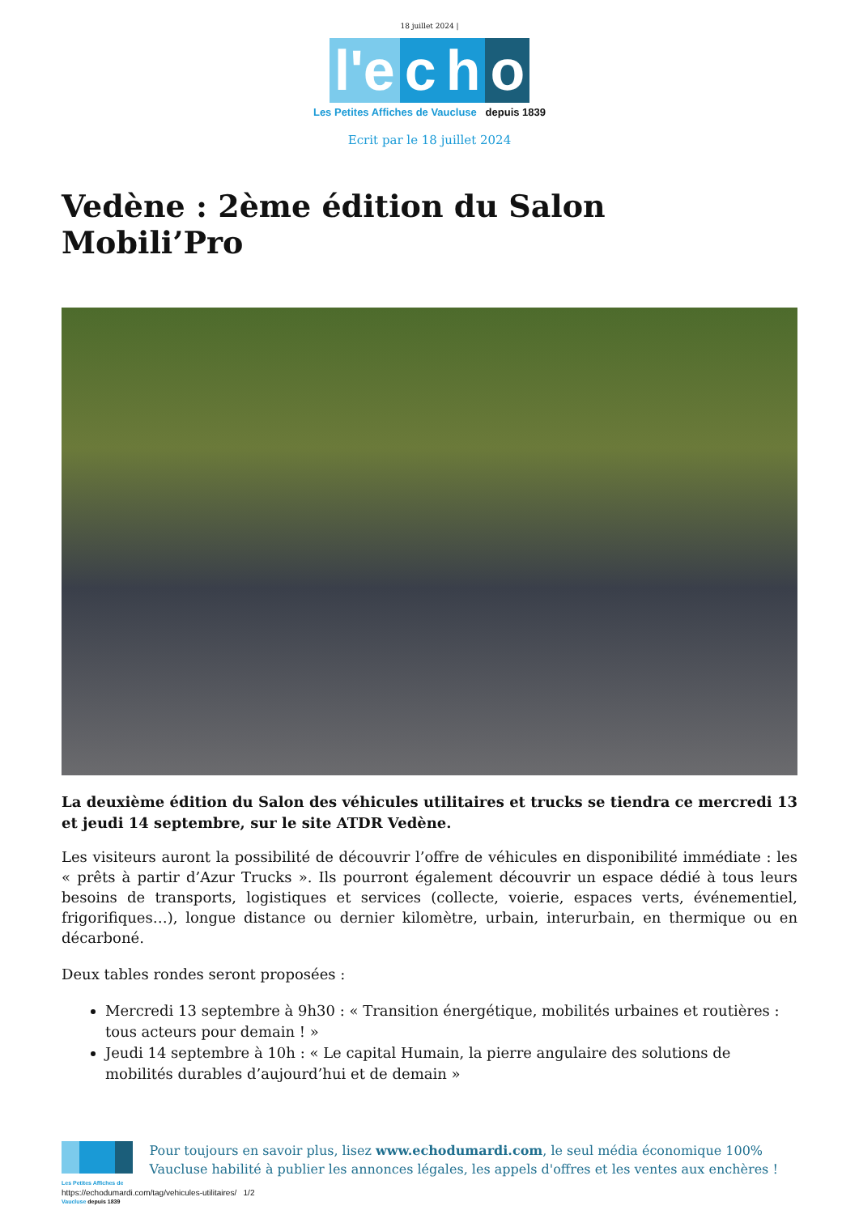18 juillet 2024 |
l'e c h o
Les Petites Affiches de Vaucluse depuis 1839
Ecrit par le 18 juillet 2024
Vedène : 2ème édition du Salon Mobili’Pro
La deuxième édition du Salon des véhicules utilitaires et trucks se tiendra ce mercredi 13 et jeudi 14 septembre, sur le site ATDR Vedène.
Les visiteurs auront la possibilité de découvrir l’offre de véhicules en disponibilité immédiate : les « prêts à partir d’Azur Trucks ». Ils pourront également découvrir un espace dédié à tous leurs besoins de transports, logistiques et services (collecte, voierie, espaces verts, événementiel, frigorifiques…), longue distance ou dernier kilomètre, urbain, interurbain, en thermique ou en décarboné.
Deux tables rondes seront proposées :
Mercredi 13 septembre à 9h30 : « Transition énergétique, mobilités urbaines et routières : tous acteurs pour demain ! »
Jeudi 14 septembre à 10h : « Le capital Humain, la pierre angulaire des solutions de mobilités durables d’aujourd’hui et de demain »
Les Petites Affiches de Vaucluse depuis 1839
Pour toujours en savoir plus, lisez www.echodumardi.com, le seul média économique 100% Vaucluse habilité à publier les annonces légales, les appels d'offres et les ventes aux enchères !
https://echodumardi.com/tag/vehicules-utilitaires/ 1/2